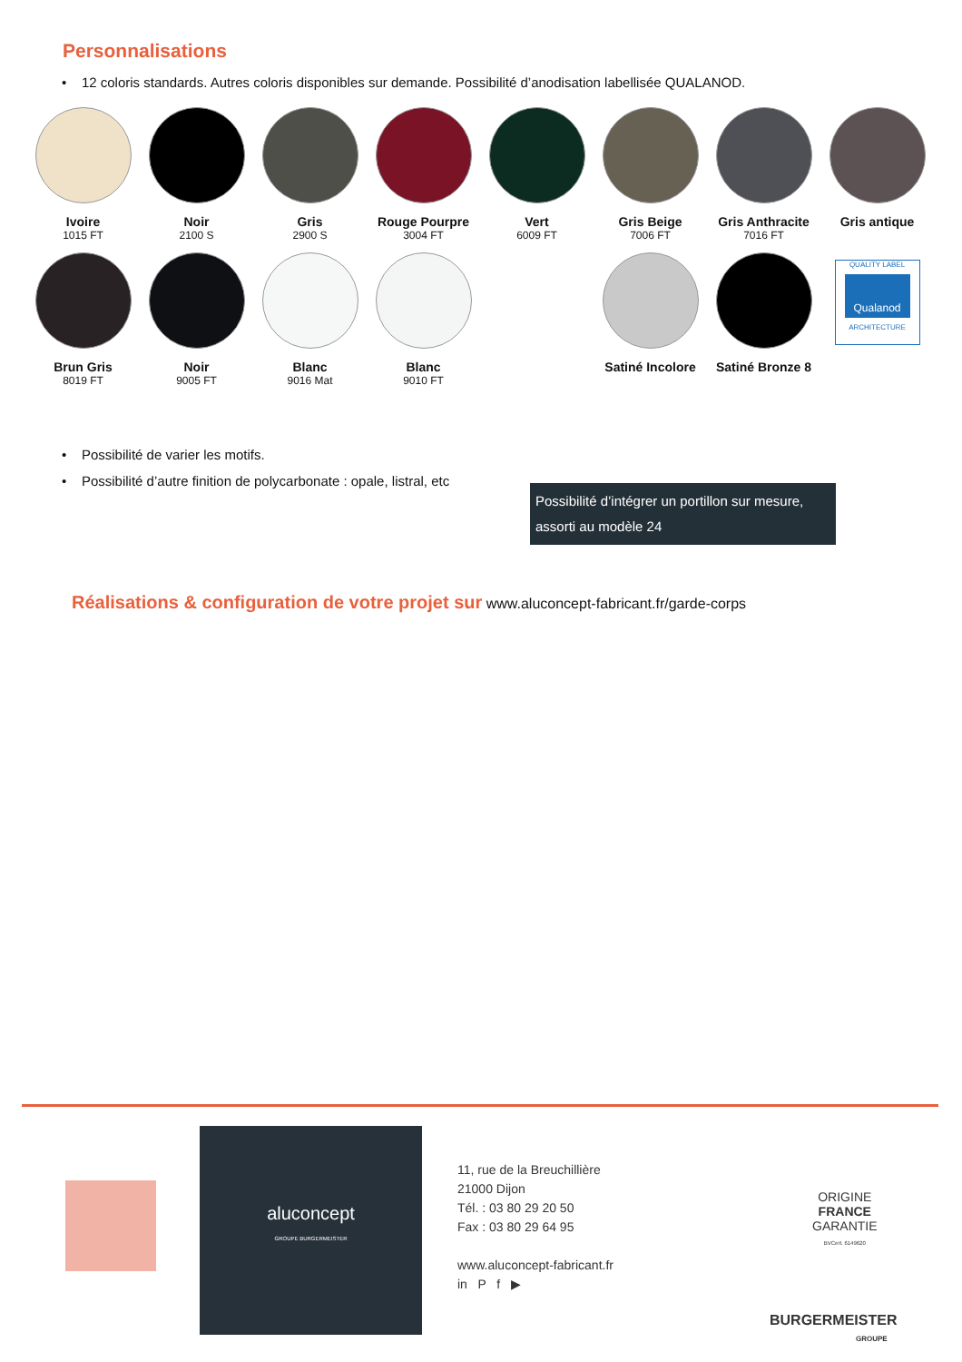Personnalisations
• 12 coloris standards. Autres coloris disponibles sur demande. Possibilité d’anodisation labellisée QUALANOD.
Ivoire
1015 FT
Noir
2100 S
Gris
2900 S
Rouge Pourpre
3004 FT
Vert
6009 FT
Gris Beige
7006 FT
Gris Anthracite
7016 FT
Gris antique
Brun Gris
8019 FT
Noir
9005 FT
Blanc
9016 Mat
Blanc
9010 FT
Satiné Incolore
Satiné Bronze 8
QUALITY LABEL
Qualanod
ARCHITECTURE
• Possibilité de varier les motifs.
• Possibilité d’autre finition de polycarbonate : opale, listral, etc
Possibilité d’intégrer un portillon sur mesure, assorti au modèle 24
Réalisations & configuration de votre projet sur www.aluconcept-fabricant.fr/garde-corps
aluconcept
GROUPE BURGERMEISTER
11, rue de la Breuchillière
21000 Dijon
Tél. : 03 80 29 20 50
Fax : 03 80 29 64 95
www.aluconcept-fabricant.fr
in P f ▶
ORIGINE
FRANCE
GARANTIE
BVCert. 6149620
BURGERMEISTER
GROUPE